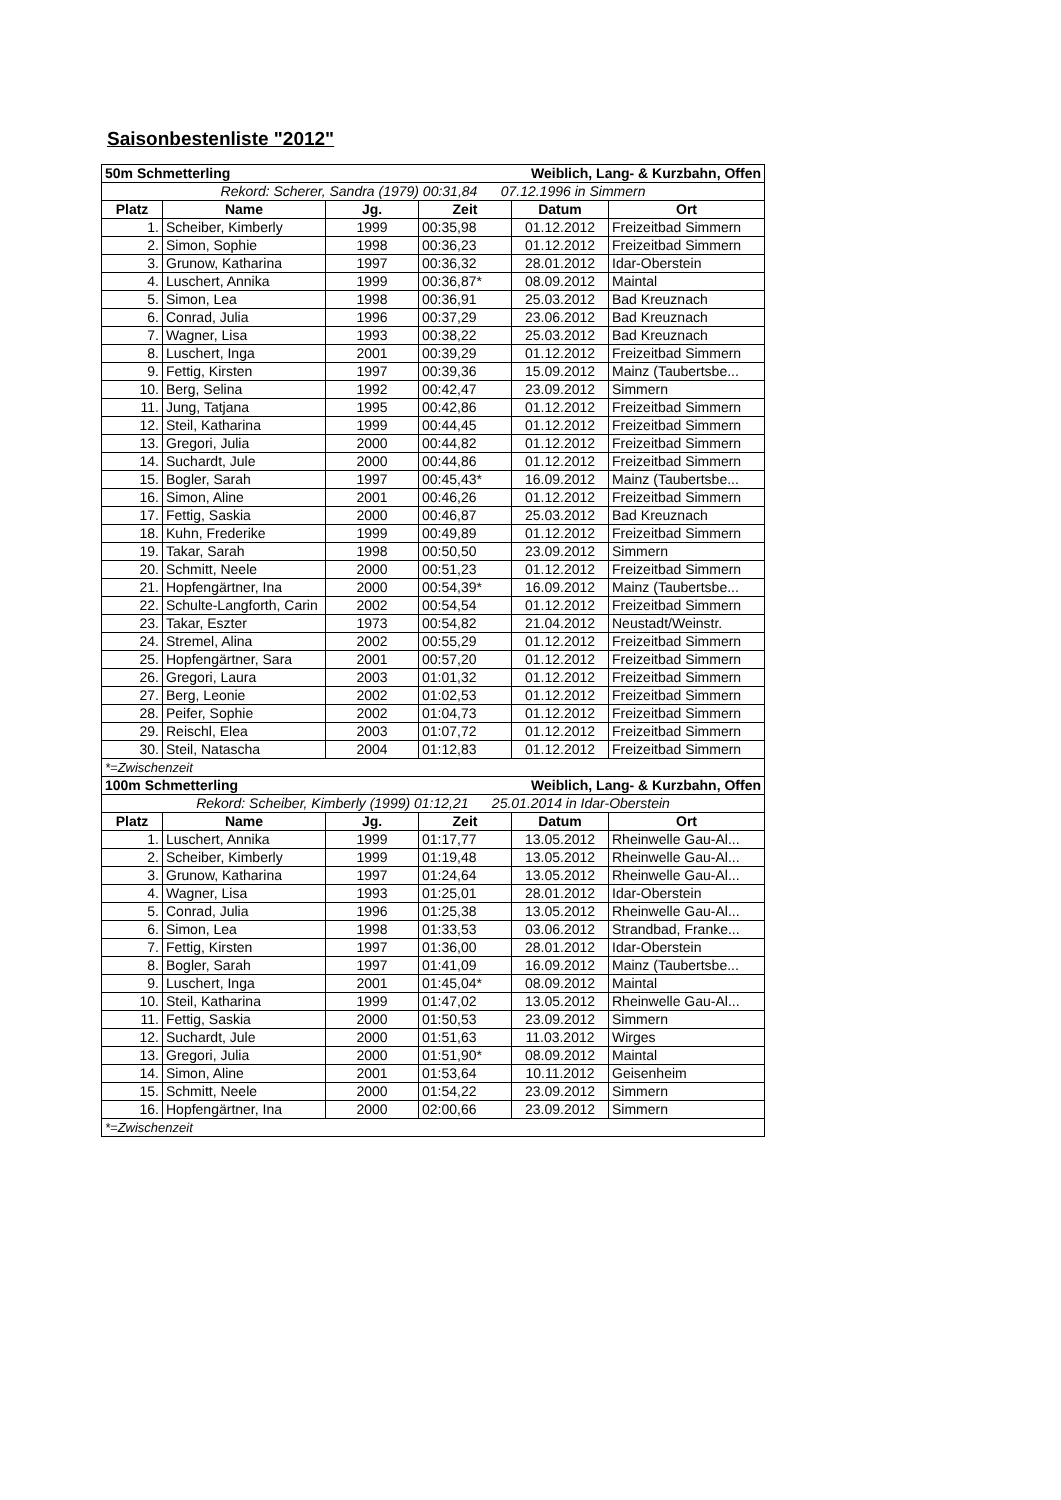Saisonbestenliste "2012"
| 50m Schmetterling | | | Weiblich, Lang- & Kurzbahn, Offen | | |
| Rekord: Scherer, Sandra (1979) 00:31,84 07.12.1996 in Simmern | | | | | |
| Platz | Name | Jg. | Zeit | Datum | Ort |
| 1. | Scheiber, Kimberly | 1999 | 00:35,98 | 01.12.2012 | Freizeitbad Simmern |
| 2. | Simon, Sophie | 1998 | 00:36,23 | 01.12.2012 | Freizeitbad Simmern |
| 3. | Grunow, Katharina | 1997 | 00:36,32 | 28.01.2012 | Idar-Oberstein |
| 4. | Luschert, Annika | 1999 | 00:36,87* | 08.09.2012 | Maintal |
| 5. | Simon, Lea | 1998 | 00:36,91 | 25.03.2012 | Bad Kreuznach |
| 6. | Conrad, Julia | 1996 | 00:37,29 | 23.06.2012 | Bad Kreuznach |
| 7. | Wagner, Lisa | 1993 | 00:38,22 | 25.03.2012 | Bad Kreuznach |
| 8. | Luschert, Inga | 2001 | 00:39,29 | 01.12.2012 | Freizeitbad Simmern |
| 9. | Fettig, Kirsten | 1997 | 00:39,36 | 15.09.2012 | Mainz (Taubertsbe... |
| 10. | Berg, Selina | 1992 | 00:42,47 | 23.09.2012 | Simmern |
| 11. | Jung, Tatjana | 1995 | 00:42,86 | 01.12.2012 | Freizeitbad Simmern |
| 12. | Steil, Katharina | 1999 | 00:44,45 | 01.12.2012 | Freizeitbad Simmern |
| 13. | Gregori, Julia | 2000 | 00:44,82 | 01.12.2012 | Freizeitbad Simmern |
| 14. | Suchardt, Jule | 2000 | 00:44,86 | 01.12.2012 | Freizeitbad Simmern |
| 15. | Bogler, Sarah | 1997 | 00:45,43* | 16.09.2012 | Mainz (Taubertsbe... |
| 16. | Simon, Aline | 2001 | 00:46,26 | 01.12.2012 | Freizeitbad Simmern |
| 17. | Fettig, Saskia | 2000 | 00:46,87 | 25.03.2012 | Bad Kreuznach |
| 18. | Kuhn, Frederike | 1999 | 00:49,89 | 01.12.2012 | Freizeitbad Simmern |
| 19. | Takar, Sarah | 1998 | 00:50,50 | 23.09.2012 | Simmern |
| 20. | Schmitt, Neele | 2000 | 00:51,23 | 01.12.2012 | Freizeitbad Simmern |
| 21. | Hopfengärtner, Ina | 2000 | 00:54,39* | 16.09.2012 | Mainz (Taubertsbe... |
| 22. | Schulte-Langforth, Carin | 2002 | 00:54,54 | 01.12.2012 | Freizeitbad Simmern |
| 23. | Takar, Eszter | 1973 | 00:54,82 | 21.04.2012 | Neustadt/Weinstr. |
| 24. | Stremel, Alina | 2002 | 00:55,29 | 01.12.2012 | Freizeitbad Simmern |
| 25. | Hopfengärtner, Sara | 2001 | 00:57,20 | 01.12.2012 | Freizeitbad Simmern |
| 26. | Gregori, Laura | 2003 | 01:01,32 | 01.12.2012 | Freizeitbad Simmern |
| 27. | Berg, Leonie | 2002 | 01:02,53 | 01.12.2012 | Freizeitbad Simmern |
| 28. | Peifer, Sophie | 2002 | 01:04,73 | 01.12.2012 | Freizeitbad Simmern |
| 29. | Reischl, Elea | 2003 | 01:07,72 | 01.12.2012 | Freizeitbad Simmern |
| 30. | Steil, Natascha | 2004 | 01:12,83 | 01.12.2012 | Freizeitbad Simmern |
| *=Zwischenzeit | | | | | |
| 100m Schmetterling | | | Weiblich, Lang- & Kurzbahn, Offen | | |
| Rekord: Scheiber, Kimberly (1999) 01:12,21 25.01.2014 in Idar-Oberstein | | | | | |
| Platz | Name | Jg. | Zeit | Datum | Ort |
| 1. | Luschert, Annika | 1999 | 01:17,77 | 13.05.2012 | Rheinwelle Gau-Al... |
| 2. | Scheiber, Kimberly | 1999 | 01:19,48 | 13.05.2012 | Rheinwelle Gau-Al... |
| 3. | Grunow, Katharina | 1997 | 01:24,64 | 13.05.2012 | Rheinwelle Gau-Al... |
| 4. | Wagner, Lisa | 1993 | 01:25,01 | 28.01.2012 | Idar-Oberstein |
| 5. | Conrad, Julia | 1996 | 01:25,38 | 13.05.2012 | Rheinwelle Gau-Al... |
| 6. | Simon, Lea | 1998 | 01:33,53 | 03.06.2012 | Strandbad, Franke... |
| 7. | Fettig, Kirsten | 1997 | 01:36,00 | 28.01.2012 | Idar-Oberstein |
| 8. | Bogler, Sarah | 1997 | 01:41,09 | 16.09.2012 | Mainz (Taubertsbe... |
| 9. | Luschert, Inga | 2001 | 01:45,04* | 08.09.2012 | Maintal |
| 10. | Steil, Katharina | 1999 | 01:47,02 | 13.05.2012 | Rheinwelle Gau-Al... |
| 11. | Fettig, Saskia | 2000 | 01:50,53 | 23.09.2012 | Simmern |
| 12. | Suchardt, Jule | 2000 | 01:51,63 | 11.03.2012 | Wirges |
| 13. | Gregori, Julia | 2000 | 01:51,90* | 08.09.2012 | Maintal |
| 14. | Simon, Aline | 2001 | 01:53,64 | 10.11.2012 | Geisenheim |
| 15. | Schmitt, Neele | 2000 | 01:54,22 | 23.09.2012 | Simmern |
| 16. | Hopfengärtner, Ina | 2000 | 02:00,66 | 23.09.2012 | Simmern |
| *=Zwischenzeit | | | | | |